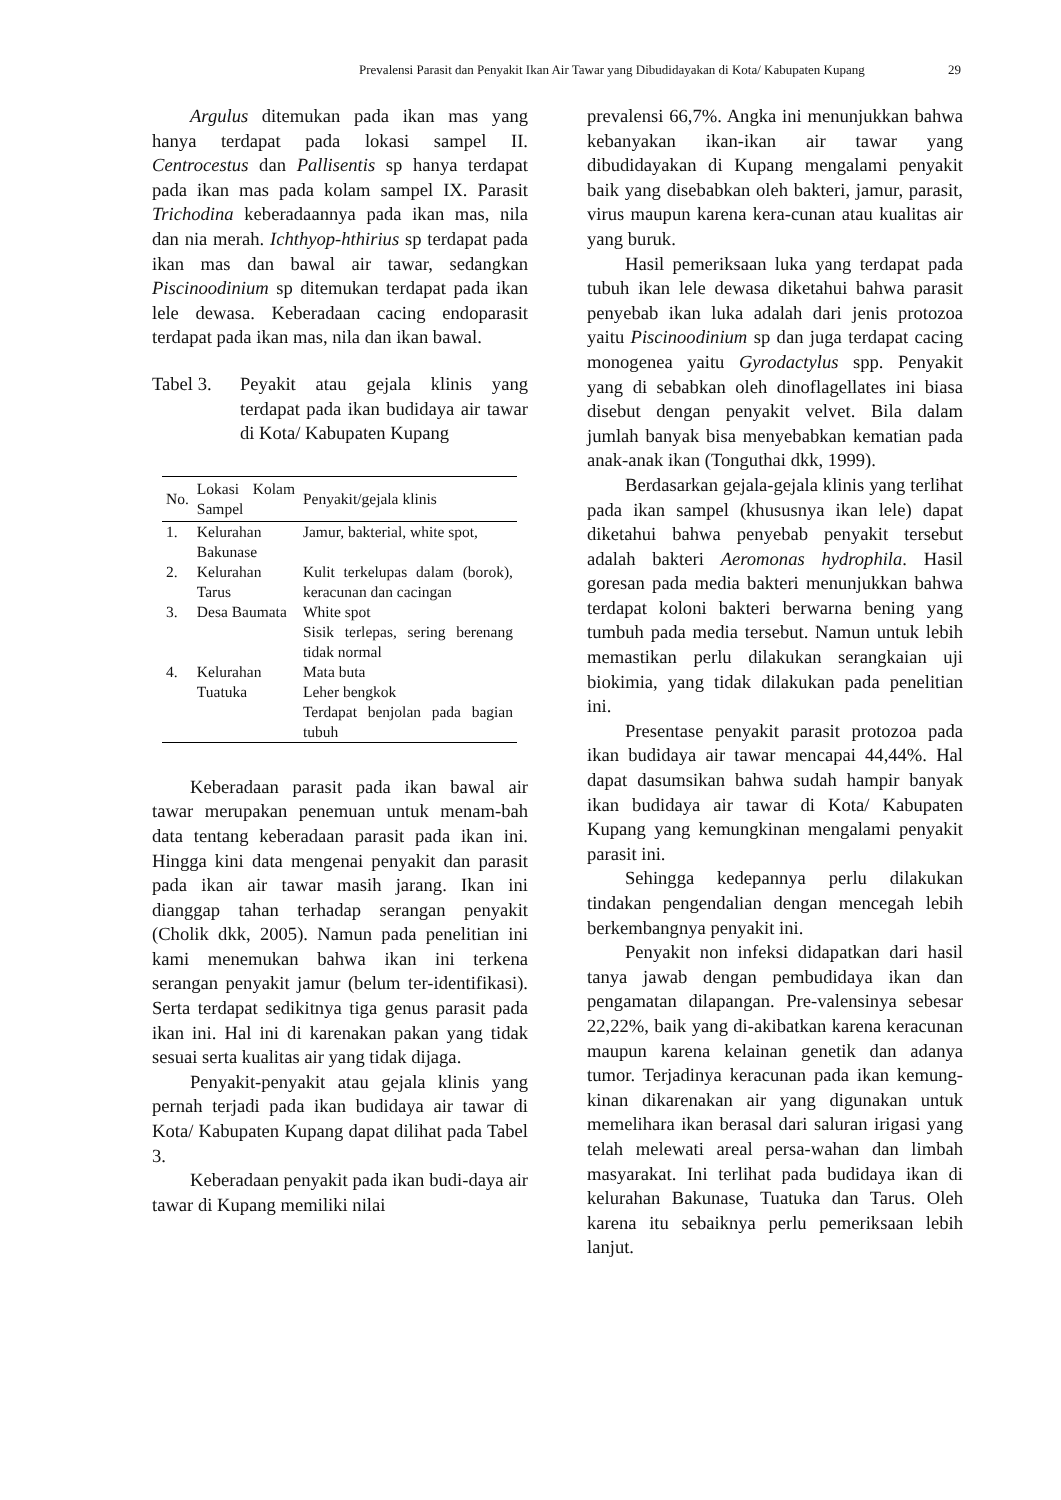Prevalensi Parasit dan Penyakit Ikan Air Tawar yang Dibudidayakan di Kota/ Kabupaten Kupang 29
Argulus ditemukan pada ikan mas yang hanya terdapat pada lokasi sampel II. Centrocestus dan Pallisentis sp hanya terdapat pada ikan mas pada kolam sampel IX. Parasit Trichodina keberadaannya pada ikan mas, nila dan nia merah. Ichthyop-hthirius sp terdapat pada ikan mas dan bawal air tawar, sedangkan Piscinoodinium sp ditemukan terdapat pada ikan lele dewasa. Keberadaan cacing endoparasit terdapat pada ikan mas, nila dan ikan bawal.
Tabel 3.
Peyakit atau gejala klinis yang terdapat pada ikan budidaya air tawar di Kota/ Kabupaten Kupang
| No. | Lokasi Kolam Sampel | Penyakit/gejala klinis |
| --- | --- | --- |
| 1. | Kelurahan Bakunase | Jamur, bakterial, white spot, |
| 2. | Kelurahan Tarus | Kulit terkelupas dalam (borok), keracunan dan cacingan |
| 3. | Desa Baumata | White spot Sisik terlepas, sering berenang tidak normal |
| 4. | Kelurahan Tuatuka | Mata buta Leher bengkok Terdapat benjolan pada bagian tubuh |
Keberadaan parasit pada ikan bawal air tawar merupakan penemuan untuk menam-bah data tentang keberadaan parasit pada ikan ini. Hingga kini data mengenai penyakit dan parasit pada ikan air tawar masih jarang. Ikan ini dianggap tahan terhadap serangan penyakit (Cholik dkk, 2005). Namun pada penelitian ini kami menemukan bahwa ikan ini terkena serangan penyakit jamur (belum ter-identifikasi). Serta terdapat sedikitnya tiga genus parasit pada ikan ini. Hal ini di karenakan pakan yang tidak sesuai serta kualitas air yang tidak dijaga.
Penyakit-penyakit atau gejala klinis yang pernah terjadi pada ikan budidaya air tawar di Kota/ Kabupaten Kupang dapat dilihat pada Tabel 3.
Keberadaan penyakit pada ikan budi-daya air tawar di Kupang memiliki nilai
prevalensi 66,7%. Angka ini menunjukkan bahwa kebanyakan ikan-ikan air tawar yang dibudidayakan di Kupang mengalami penyakit baik yang disebabkan oleh bakteri, jamur, parasit, virus maupun karena kera-cunan atau kualitas air yang buruk.
Hasil pemeriksaan luka yang terdapat pada tubuh ikan lele dewasa diketahui bahwa parasit penyebab ikan luka adalah dari jenis protozoa yaitu Piscinoodinium sp dan juga terdapat cacing monogenea yaitu Gyrodactylus spp. Penyakit yang di sebabkan oleh dinoflagellates ini biasa disebut dengan penyakit velvet. Bila dalam jumlah banyak bisa menyebabkan kematian pada anak-anak ikan (Tonguthai dkk, 1999).
Berdasarkan gejala-gejala klinis yang terlihat pada ikan sampel (khususnya ikan lele) dapat diketahui bahwa penyebab penyakit tersebut adalah bakteri Aeromonas hydrophila. Hasil goresan pada media bakteri menunjukkan bahwa terdapat koloni bakteri berwarna bening yang tumbuh pada media tersebut. Namun untuk lebih memastikan perlu dilakukan serangkaian uji biokimia, yang tidak dilakukan pada penelitian ini.
Presentase penyakit parasit protozoa pada ikan budidaya air tawar mencapai 44,44%. Hal dapat dasumsikan bahwa sudah hampir banyak ikan budidaya air tawar di Kota/ Kabupaten Kupang yang kemungkinan mengalami penyakit parasit ini.
Sehingga kedepannya perlu dilakukan tindakan pengendalian dengan mencegah lebih berkembangnya penyakit ini.
Penyakit non infeksi didapatkan dari hasil tanya jawab dengan pembudidaya ikan dan pengamatan dilapangan. Pre-valensinya sebesar 22,22%, baik yang di-akibatkan karena keracunan maupun karena kelainan genetik dan adanya tumor. Terjadinya keracunan pada ikan kemung-kinan dikarenakan air yang digunakan untuk memelihara ikan berasal dari saluran irigasi yang telah melewati areal persa-wahan dan limbah masyarakat. Ini terlihat pada budidaya ikan di kelurahan Bakunase, Tuatuka dan Tarus. Oleh karena itu sebaiknya perlu pemeriksaan lebih lanjut.